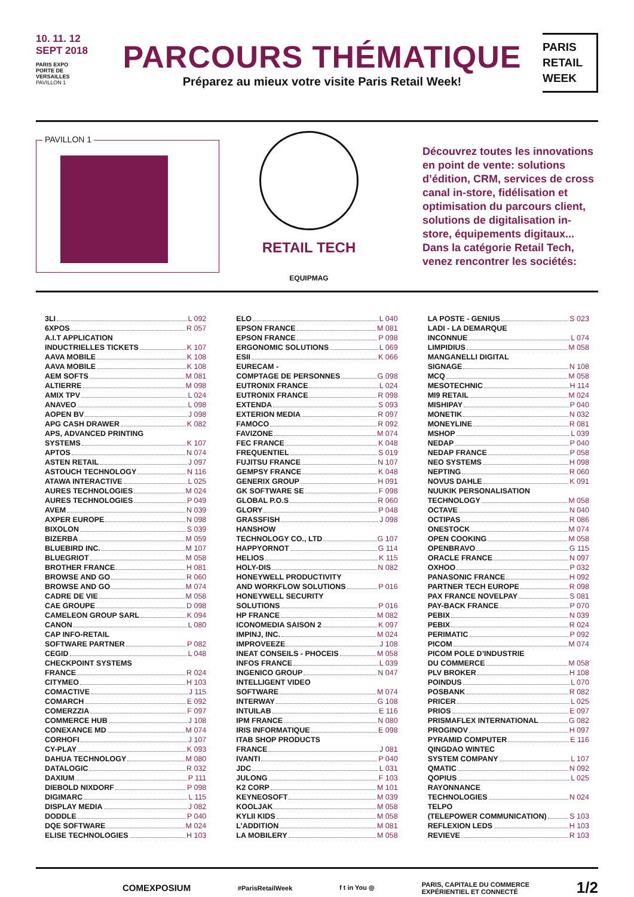10. 11. 12
SEPT 2018
PARIS EXPO
PORTE DE
VERSAILLES
PAVILLON 1
PARCOURS THÉMATIQUE
Préparez au mieux votre visite Paris Retail Week!
PARIS
RETAIL
WEEK
PAVILLON 1
RETAIL TECH
EQUIPMAG
Découvrez toutes les innovations en point de vente: solutions d’édition, CRM, services de cross canal in-store, fidélisation et optimisation du parcours client, solutions de digitalisation in-store, équipements digitaux... Dans la catégorie Retail Tech, venez rencontrer les sociétés:
3LI L 092
6XPOS R 057
A.I.T APPLICATION
INDUCTRIELLES TICKETS K 107
AAVA MOBILE K 108
AAVA MOBILE K 108
AEM SOFTS M 081
ALTIERRE M 098
AMIX TPV L 024
ANAVEO L 098
AOPEN BV J 098
APG CASH DRAWER K 082
APS, ADVANCED PRINTING
SYSTEMS K 107
APTOS N 074
ASTEN RETAIL J 097
ASTOUCH TECHNOLOGY N 116
ATAWA INTERACTIVE L 025
AURES TECHNOLOGIES M 024
AURES TECHNOLOGIES P 049
AVEM N 039
AXPER EUROPE N 098
BIXOLON S 039
BIZERBA M 059
BLUEBIRD INC. M 107
BLUEGRIOT M 058
BROTHER FRANCE H 081
BROWSE AND GO R 060
BROWSE AND GO M 074
CADRE DE VIE M 058
CAE GROUPE D 098
CAMELEON GROUP SARL K 094
CANON L 080
CAP INFO-RETAIL
SOFTWARE PARTNER P 082
CEGID L 048
CHECKPOINT SYSTEMS
FRANCE R 024
CITYMEO H 103
COMACTIVE J 115
COMARCH E 092
COMERZZIA F 097
COMMERCE HUB J 108
CONEXANCE MD M 074
CORHOFI J 107
CY-PLAY K 093
DAHUA TECHNOLOGY M 080
DATALOGIC R 032
DAXIUM P 111
DIEBOLD NIXDORF P 098
DIGIMARC L 115
DISPLAY MEDIA J 082
DODDLE P 040
DQE SOFTWARE M 024
ELISE TECHNOLOGIES H 103
ELO L 040
EPSON FRANCE M 081
EPSON FRANCE P 098
ERGONOMIC SOLUTIONS L 069
ESII K 066
EURECAM -
COMPTAGE DE PERSONNES G 098
EUTRONIX FRANCE L 024
EUTRONIX FRANCE R 098
EXTENDA S 093
EXTERION MEDIA R 097
FAMOCO R 092
FAVIZONE M 074
FEC FRANCE K 048
FREQUENTIEL S 019
FUJITSU FRANCE N 107
GEMPSY FRANCE K 048
GENERIX GROUP H 091
GK SOFTWARE SE F 098
GLOBAL P.O.S R 060
GLORY P 048
GRASSFISH J 098
HANSHOW
TECHNOLOGY CO., LTD G 107
HAPPYORNOT G 114
HELIOS K 115
HOLY-DIS N 082
HONEYWELL PRODUCTIVITY
AND WORKFLOW SOLUTIONS P 016
HONEYWELL SECURITY
SOLUTIONS P 016
HP FRANCE M 082
ICONOMEDIA SAISON 2 K 097
IMPINJ, INC. M 024
IMPROVEEZE J 108
INEAT CONSEILS - PHOCEIS M 058
INFOS FRANCE L 039
INGENICO GROUP N 047
INTELLIGENT VIDEO
SOFTWARE M 074
INTERWAY G 108
INTUILAB E 116
IPM FRANCE N 080
IRIS INFORMATIQUE E 098
ITAB SHOP PRODUCTS
FRANCE J 081
IVANTI P 040
JDC L 031
JULONG F 103
K2 CORP M 101
KEYNEOSOFT M 039
KOOLJAK M 058
KYLII KIDS M 058
L’ADDITION M 081
LA MOBILERY M 058
LA POSTE - GENIUS S 023
LADI - LA DEMARQUE
INCONNUE L 074
LIMPIDIUS M 058
MANGANELLI DIGITAL
SIGNAGE N 108
MCQ M 058
MESOTECHNIC H 114
MI9 RETAIL M 024
MISHIPAY P 040
MONETIK N 032
MONEYLINE R 081
MSHOP L 039
NEDAP P 040
NEDAP FRANCE P 058
NEO SYSTEMS H 098
NEPTING R 060
NOVUS DAHLE K 091
NUUKIK PERSONALISATION
TECHNOLOGY M 058
OCTAVE N 040
OCTIPAS R 086
ONESTOCK M 074
OPEN COOKING M 058
OPENBRAVO G 115
ORACLE FRANCE N 097
OXHOO P 032
PANASONIC FRANCE H 092
PARTNER TECH EUROPE R 098
PAX FRANCE NOVELPAY S 081
PAY-BACK FRANCE P 070
PEBIX N 039
PEBIX R 024
PERIMATIC P 092
PICOM M 074
PICOM POLE D’INDUSTRIE
DU COMMERCE M 058
PLV BROKER H 108
POINDUS L 070
POSBANK R 082
PRICER L 025
PRIOS E 097
PRISMAFLEX INTERNATIONAL G 082
PROGINOV H 097
PYRAMID COMPUTER E 116
QINGDAO WINTEC
SYSTEM COMPANY L 107
QMATIC N 092
QOPIUS L 025
RAYONNANCE
TECHNOLOGIES N 024
TELPO
(TELEPOWER COMMUNICATION) S 103
REFLEXION LEDS H 103
REVIEVE R 103
COMEXPOSIUM #ParisRetailWeek f t in You ◎ PARIS, CAPITALE DU COMMERCE
EXPÉRIENTIEL ET CONNECTÉ 1/2